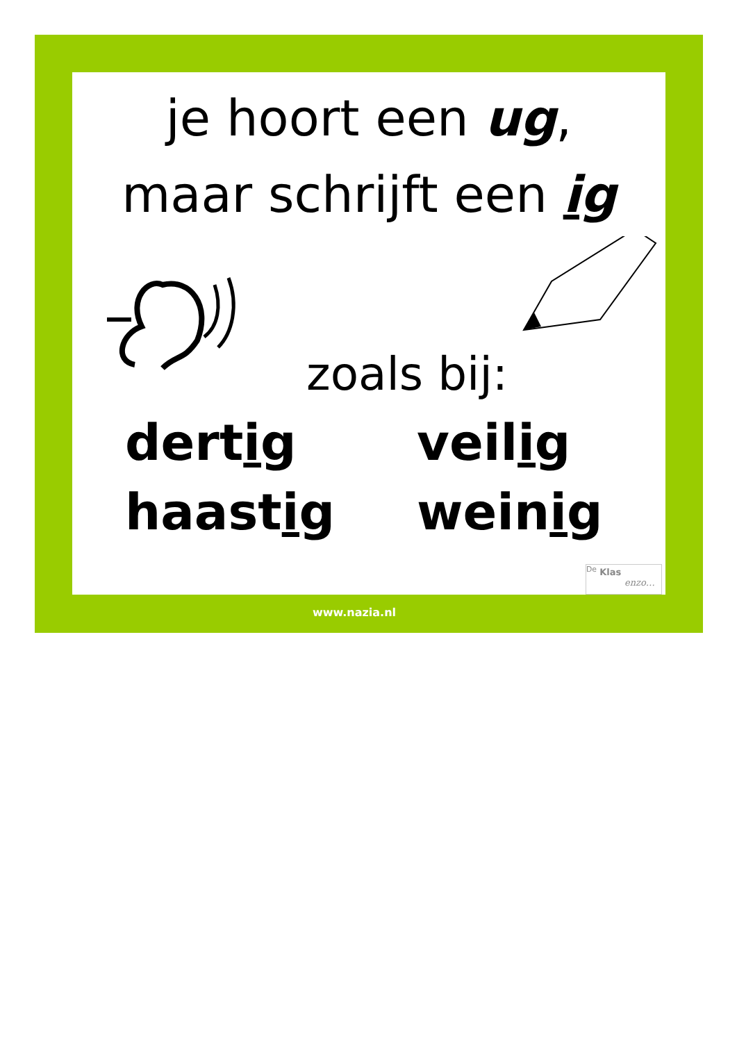je hoort een ug,
maar schrijft een ig
zoals bij:
dertig
veilig
haastig
weinig
<sup>De</sup> Klas
enzo…
www.nazia.nl